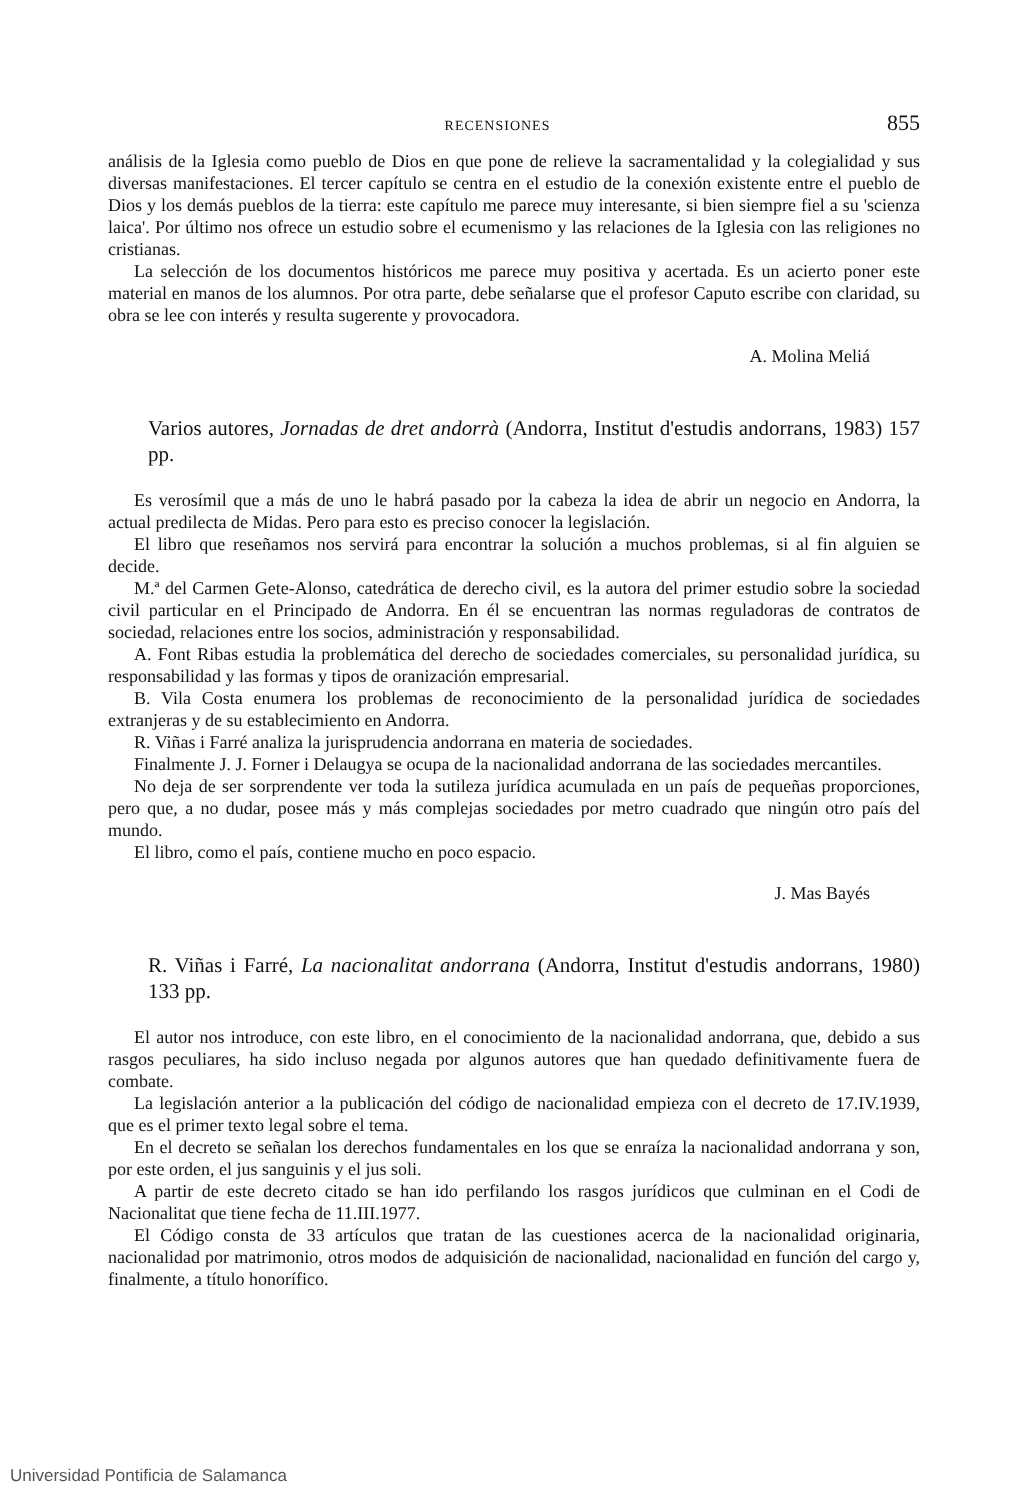RECENSIONES 855
análisis de la Iglesia como pueblo de Dios en que pone de relieve la sacramentalidad y la colegialidad y sus diversas manifestaciones. El tercer capítulo se centra en el estudio de la conexión existente entre el pueblo de Dios y los demás pueblos de la tierra: este capítulo me parece muy interesante, si bien siempre fiel a su 'scienza laica'. Por último nos ofrece un estudio sobre el ecumenismo y las relaciones de la Iglesia con las religiones no cristianas.
La selección de los documentos históricos me parece muy positiva y acertada. Es un acierto poner este material en manos de los alumnos. Por otra parte, debe señalarse que el profesor Caputo escribe con claridad, su obra se lee con interés y resulta sugerente y provocadora.
A. Molina Meliá
Varios autores, Jornadas de dret andorrà (Andorra, Institut d'estudis andorrans, 1983) 157 pp.
Es verosímil que a más de uno le habrá pasado por la cabeza la idea de abrir un negocio en Andorra, la actual predilecta de Midas. Pero para esto es preciso conocer la legislación.
El libro que reseñamos nos servirá para encontrar la solución a muchos problemas, si al fin alguien se decide.
M.ª del Carmen Gete-Alonso, catedrática de derecho civil, es la autora del primer estudio sobre la sociedad civil particular en el Principado de Andorra. En él se encuentran las normas reguladoras de contratos de sociedad, relaciones entre los socios, administración y responsabilidad.
A. Font Ribas estudia la problemática del derecho de sociedades comerciales, su personalidad jurídica, su responsabilidad y las formas y tipos de oranización empresarial.
B. Vila Costa enumera los problemas de reconocimiento de la personalidad jurídica de sociedades extranjeras y de su establecimiento en Andorra.
R. Viñas i Farré analiza la jurisprudencia andorrana en materia de sociedades.
Finalmente J. J. Forner i Delaugya se ocupa de la nacionalidad andorrana de las sociedades mercantiles.
No deja de ser sorprendente ver toda la sutileza jurídica acumulada en un país de pequeñas proporciones, pero que, a no dudar, posee más y más complejas sociedades por metro cuadrado que ningún otro país del mundo.
El libro, como el país, contiene mucho en poco espacio.
J. Mas Bayés
R. Viñas i Farré, La nacionalitat andorrana (Andorra, Institut d'estudis andorrans, 1980) 133 pp.
El autor nos introduce, con este libro, en el conocimiento de la nacionalidad andorrana, que, debido a sus rasgos peculiares, ha sido incluso negada por algunos autores que han quedado definitivamente fuera de combate.
La legislación anterior a la publicación del código de nacionalidad empieza con el decreto de 17.IV.1939, que es el primer texto legal sobre el tema.
En el decreto se señalan los derechos fundamentales en los que se enraíza la nacionalidad andorrana y son, por este orden, el jus sanguinis y el jus soli.
A partir de este decreto citado se han ido perfilando los rasgos jurídicos que culminan en el Codi de Nacionalitat que tiene fecha de 11.III.1977.
El Código consta de 33 artículos que tratan de las cuestiones acerca de la nacionalidad originaria, nacionalidad por matrimonio, otros modos de adquisición de nacionalidad, nacionalidad en función del cargo y, finalmente, a título honorífico.
Universidad Pontificia de Salamanca